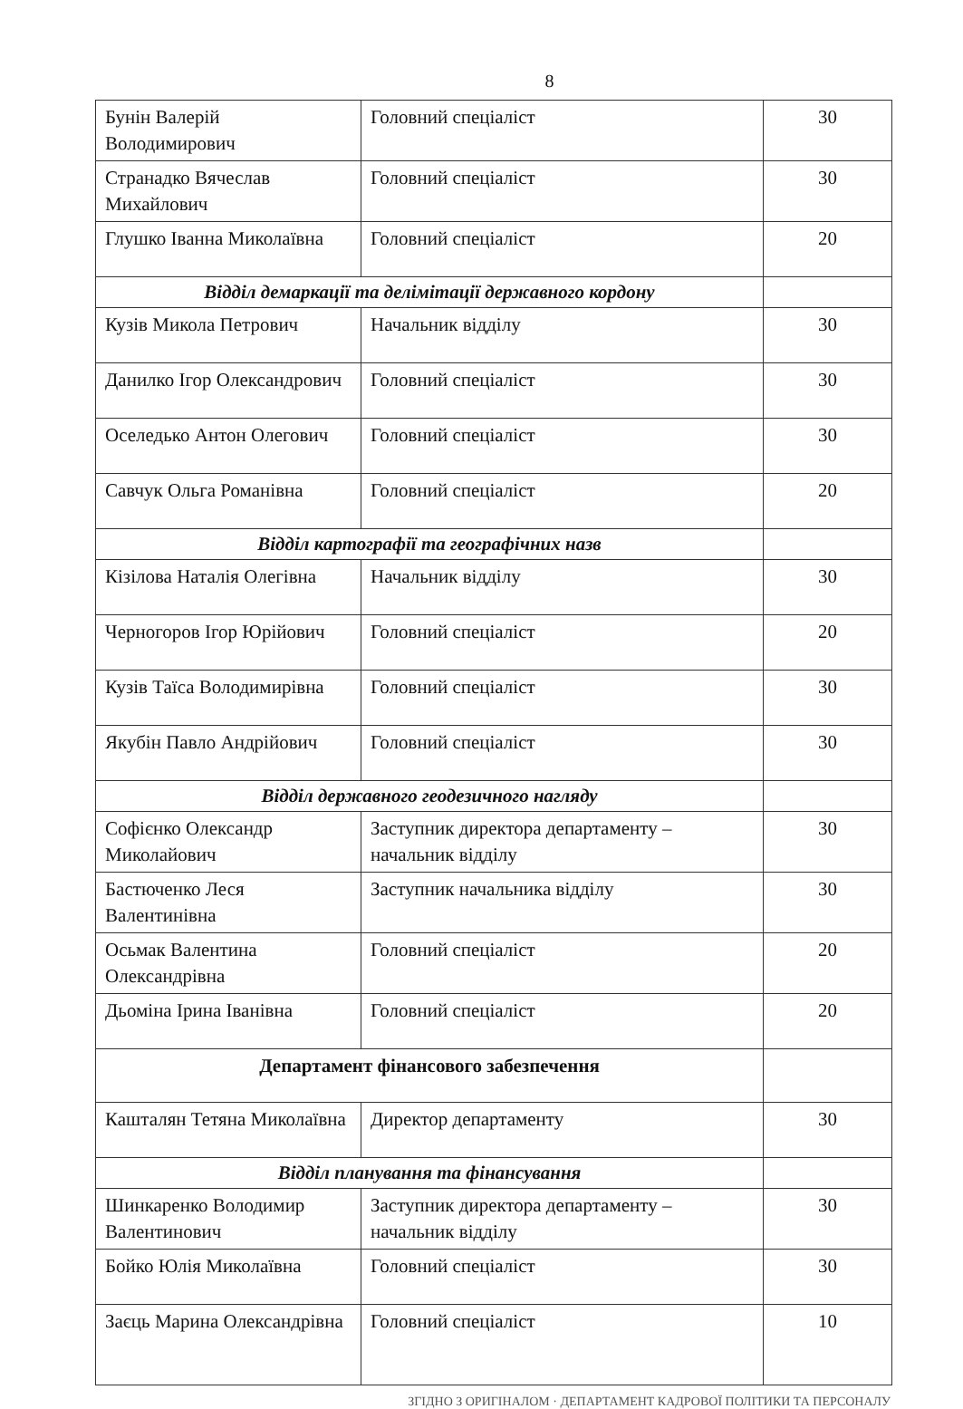8
| Бунін Валерій Володимирович | Головний спеціаліст | 30 |
| Странадко Вячеслав Михайлович | Головний спеціаліст | 30 |
| Глушко Іванна Миколаївна | Головний спеціаліст | 20 |
| Відділ демаркації та делімітації державного кордону | | |
| Кузів Микола Петрович | Начальник відділу | 30 |
| Данилко Ігор Олександрович | Головний спеціаліст | 30 |
| Оселедько Антон Олегович | Головний спеціаліст | 30 |
| Савчук Ольга Романівна | Головний спеціаліст | 20 |
| Відділ картографії та географічних назв | | |
| Кізілова Наталія Олегівна | Начальник відділу | 30 |
| Черногоров Ігор Юрійович | Головний спеціаліст | 20 |
| Кузів Таїса Володимирівна | Головний спеціаліст | 30 |
| Якубін Павло Андрійович | Головний спеціаліст | 30 |
| Відділ державного геодезичного нагляду | | |
| Софієнко Олександр Миколайович | Заступник директора департаменту – начальник відділу | 30 |
| Бастюченко Леся Валентинівна | Заступник начальника відділу | 30 |
| Осьмак Валентина Олександрівна | Головний спеціаліст | 20 |
| Дьоміна Ірина Іванівна | Головний спеціаліст | 20 |
| Департамент фінансового забезпечення | | |
| Кашталян Тетяна Миколаївна | Директор департаменту | 30 |
| Відділ планування та фінансування | | |
| Шинкаренко Володимир Валентинович | Заступник директора департаменту – начальник відділу | 30 |
| Бойко Юлія Миколаївна | Головний спеціаліст | 30 |
| Заєць Марина Олександрівна | Головний спеціаліст | 10 |
ЗГІДНО З ОРИГІНАЛОМ · ДЕПАРТАМЕНТ КАДРОВОЇ ПОЛІТИКИ ТА ПЕРСОНАЛУ